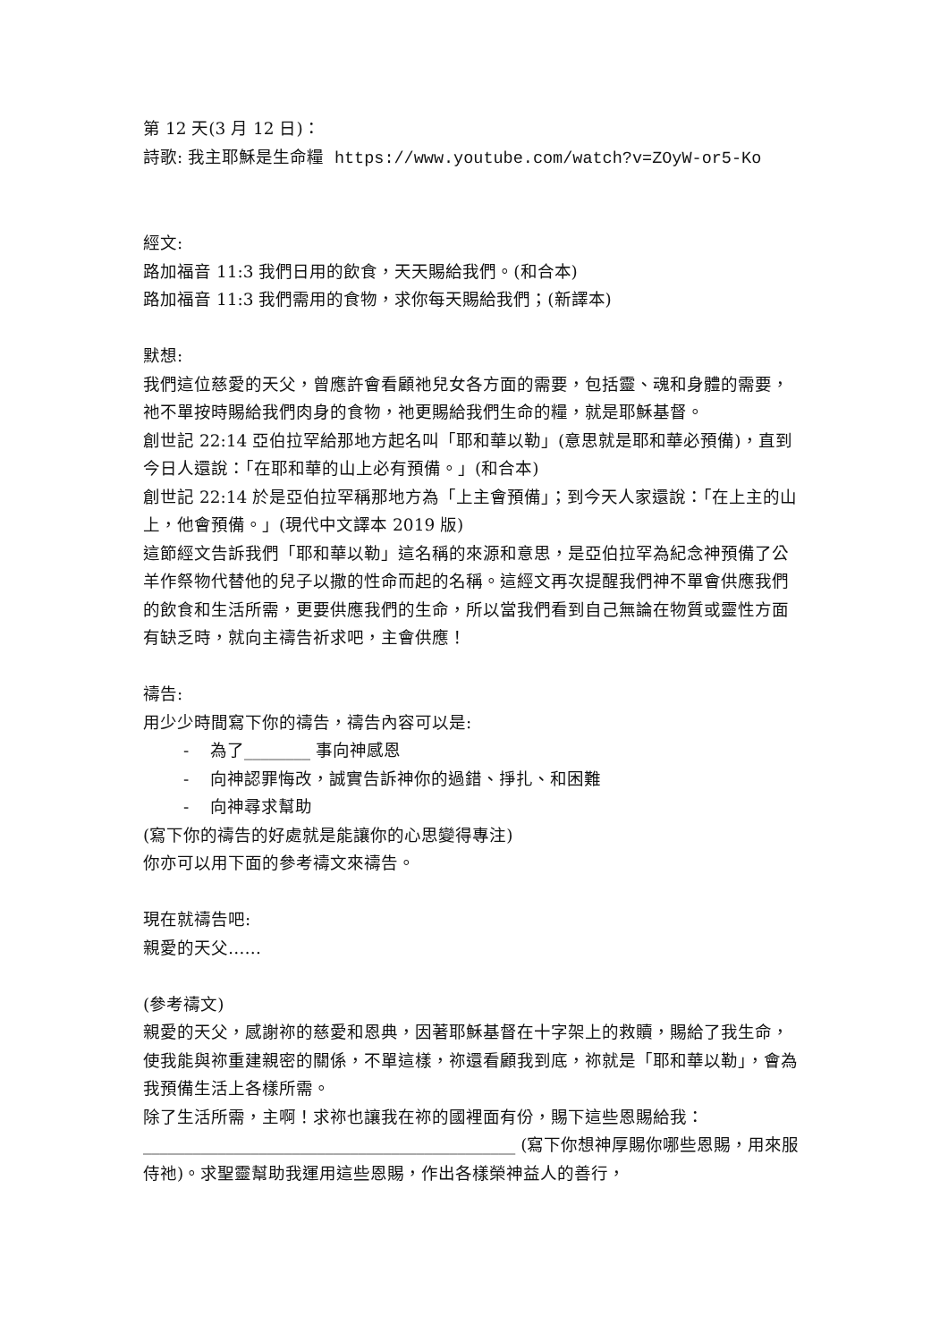第 12 天(3 月 12 日)：
詩歌: 我主耶穌是生命糧 https://www.youtube.com/watch?v=ZOyW-or5-Ko
經文:
路加福音 11:3 我們日用的飲食，天天賜給我們。(和合本)
路加福音 11:3 我們需用的食物，求你每天賜給我們；(新譯本)
默想:
我們這位慈愛的天父，曾應許會看顧祂兒女各方面的需要，包括靈、魂和身體的需要，祂不單按時賜給我們肉身的食物，祂更賜給我們生命的糧，就是耶穌基督。
創世記 22:14 亞伯拉罕給那地方起名叫「耶和華以勒」(意思就是耶和華必預備)，直到今日人還說：「在耶和華的山上必有預備。」(和合本)
創世記 22:14 於是亞伯拉罕稱那地方為「上主會預備」；到今天人家還說：「在上主的山上，他會預備。」(現代中文譯本 2019 版)
這節經文告訴我們「耶和華以勒」這名稱的來源和意思，是亞伯拉罕為紀念神預備了公羊作祭物代替他的兒子以撒的性命而起的名稱。這經文再次提醒我們神不單會供應我們的飲食和生活所需，更要供應我們的生命，所以當我們看到自己無論在物質或靈性方面有缺乏時，就向主禱告祈求吧，主會供應！
禱告:
用少少時間寫下你的禱告，禱告內容可以是:
- 為了________ 事向神感恩
- 向神認罪悔改，誠實告訴神你的過錯、掙扎、和困難
- 向神尋求幫助
(寫下你的禱告的好處就是能讓你的心思變得專注)
你亦可以用下面的參考禱文來禱告。
現在就禱告吧:
親愛的天父……
(參考禱文)
親愛的天父，感謝祢的慈愛和恩典，因著耶穌基督在十字架上的救贖，賜給了我生命，使我能與祢重建親密的關係，不單這樣，祢還看顧我到底，祢就是「耶和華以勒」，會為我預備生活上各樣所需。
除了生活所需，主啊！求祢也讓我在祢的國裡面有份，賜下這些恩賜給我：
_____________________________________________ (寫下你想神厚賜你哪些恩賜，用來服侍祂)。求聖靈幫助我運用這些恩賜，作出各樣榮神益人的善行，